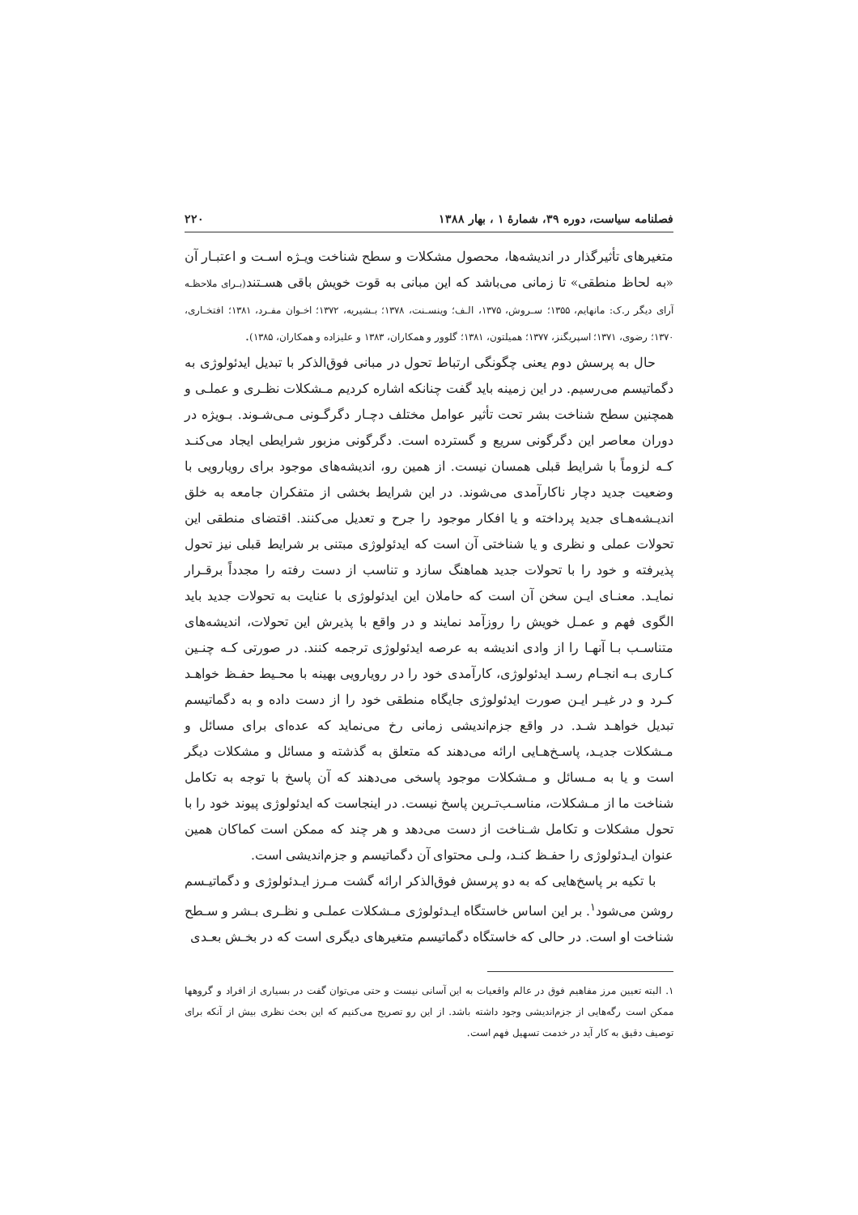فصلنامه سیاست، دوره ۳۹، شمارهٔ ۱ ، بهار ۱۳۸۸ ۲۲۰
متغیرهای تأثیرگذار در اندیشه‌ها، محصول مشکلات و سطح شناخت ویـژه اسـت و اعتبـار آن «به لحاظ منطقی» تا زمانی می‌باشد که این مبانی به قوت خویش باقی هسـتند(بـرای ملاحظـه آرای دیگر ر.ک: مانهایم، ۱۳۵۵؛ سـروش، ۱۳۷۵، الـف؛ وینسـنت، ۱۳۷۸؛ بـشیریه، ۱۳۷۲؛ اخـوان مفـرد، ۱۳۸۱؛ افتخـاری، ۱۳۷۰؛ رضوی، ۱۳۷۱؛ اسپریگنز، ۱۳۷۷؛ همیلتون، ۱۳۸۱؛ گلوور و همکاران، ۱۳۸۳ و علیزاده و همکاران، ۱۳۸۵).
حال به پرسش دوم یعنی چگونگی ارتباط تحول در مبانی فوق‌الذکر با تبدیل ایدئولوژی به دگماتیسم می‌رسیم. در این زمینه باید گفت چنانکه اشاره کردیم مـشکلات نظـری و عملـی و همچنین سطح شناخت بشر تحت تأثیر عوامل مختلف دچـار دگرگـونی مـی‌شـوند. بـویژه در دوران معاصر این دگرگونی سریع و گسترده است. دگرگونی مزبور شرایطی ایجاد می‌کنـد کـه لزوماً با شرایط قبلی همسان نیست. از همین رو، اندیشه‌های موجود برای رویارویی با وضعیت جدید دچار ناکارآمدی می‌شوند. در این شرایط بخشی از متفکران جامعه به خلق اندیـشه‌هـای جدید پرداخته و یا افکار موجود را جرح و تعدیل می‌کنند. اقتضای منطقی این تحولات عملی و نظری و یا شناختی آن است که ایدئولوژی مبتنی بر شرایط قبلی نیز تحول پذیرفته و خود را با تحولات جدید هماهنگ سازد و تناسب از دست رفته را مجدداً برقـرار نمایـد. معنـای ایـن سخن آن است که حاملان این ایدئولوژی با عنایت به تحولات جدید باید الگوی فهم و عمـل خویش را روزآمد نمایند و در واقع با پذیرش این تحولات، اندیشه‌های متناسـب بـا آنهـا را از وادی اندیشه به عرصه ایدئولوژی ترجمه کنند. در صورتی کـه چنـین کـاری بـه انجـام رسـد ایدئولوژی، کارآمدی خود را در رویارویی بهینه با محـیط حفـظ خواهـد کـرد و در غیـر ایـن صورت ایدئولوژی جایگاه منطقی خود را از دست داده و به دگماتیسم تبدیل خواهـد شـد. در واقع جزم‌اندیشی زمانی رخ می‌نماید که عده‌ای برای مسائل و مـشکلات جدیـد، پاسـخ‌هـایی ارائه می‌دهند که متعلق به گذشته و مسائل و مشکلات دیگر است و یا به مـسائل و مـشکلات موجود پاسخی می‌دهند که آن پاسخ با توجه به تکامل شناخت ما از مـشکلات، مناسـب‌تـرین پاسخ نیست. در اینجاست که ایدئولوژی پیوند خود را با تحول مشکلات و تکامل شـناخت از دست می‌دهد و هر چند که ممکن است کماکان همین عنوان ایـدئولوژی را حفـظ کنـد، ولـی محتوای آن دگماتیسم و جزم‌اندیشی است.
با تکیه بر پاسخ‌هایی که به دو پرسش فوق‌الذکر ارائه گشت مـرز ایـدئولوژی و دگماتیـسم روشن می‌شود<sup>۱</sup>. بر این اساس خاستگاه ایـدئولوژی مـشکلات عملـی و نظـری بـشر و سـطح شناخت او است. در حالی که خاستگاه دگماتیسم متغیرهای دیگری است که در بخـش بعـدی
۱. البته تعیین مرز مفاهیم فوق در عالم واقعیات به این آسانی نیست و حتی می‌توان گفت در بسیاری از افراد و گروهها ممکن است رگه‌هایی از جزم‌اندیشی وجود داشته باشد. از این رو تصریح می‌کنیم که این بحث نظری بیش از آنکه برای توصیف دقیق به کار آید در خدمت تسهیل فهم است.